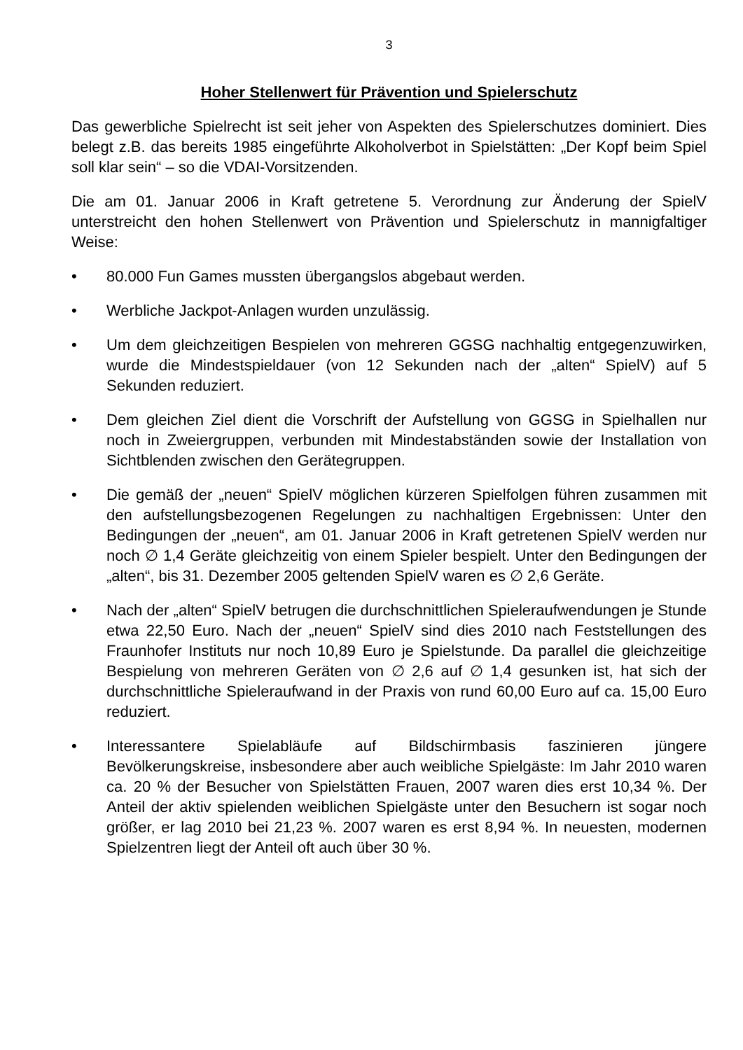3
Hoher Stellenwert für Prävention und Spielerschutz
Das gewerbliche Spielrecht ist seit jeher von Aspekten des Spielerschutzes dominiert. Dies belegt z.B. das bereits 1985 eingeführte Alkoholverbot in Spielstätten: „Der Kopf beim Spiel soll klar sein“ – so die VDAI-Vorsitzenden.
Die am 01. Januar 2006 in Kraft getretene 5. Verordnung zur Änderung der SpielV unterstreicht den hohen Stellenwert von Prävention und Spielerschutz in mannigfaltiger Weise:
• 80.000 Fun Games mussten übergangslos abgebaut werden.
• Werbliche Jackpot-Anlagen wurden unzulässig.
• Um dem gleichzeitigen Bespielen von mehreren GGSG nachhaltig entgegenzuwirken, wurde die Mindestspieldauer (von 12 Sekunden nach der „alten“ SpielV) auf 5 Sekunden reduziert.
• Dem gleichen Ziel dient die Vorschrift der Aufstellung von GGSG in Spielhallen nur noch in Zweiergruppen, verbunden mit Mindestabständen sowie der Installation von Sichtblenden zwischen den Gerätegruppen.
• Die gemäß der „neuen“ SpielV möglichen kürzeren Spielfolgen führen zusammen mit den aufstellungsbezogenen Regelungen zu nachhaltigen Ergebnissen: Unter den Bedingungen der „neuen“, am 01. Januar 2006 in Kraft getretenen SpielV werden nur noch ∅ 1,4 Geräte gleichzeitig von einem Spieler bespielt. Unter den Bedingungen der „alten“, bis 31. Dezember 2005 geltenden SpielV waren es ∅ 2,6 Geräte.
• Nach der „alten“ SpielV betrugen die durchschnittlichen Spieleraufwendungen je Stunde etwa 22,50 Euro. Nach der „neuen“ SpielV sind dies 2010 nach Feststellungen des Fraunhofer Instituts nur noch 10,89 Euro je Spielstunde. Da parallel die gleichzeitige Bespielung von mehreren Geräten von ∅ 2,6 auf ∅ 1,4 gesunken ist, hat sich der durchschnittliche Spieleraufwand in der Praxis von rund 60,00 Euro auf ca. 15,00 Euro reduziert.
• Interessantere Spielabläufe auf Bildschirmbasis faszinieren jüngere Bevölkerungskreise, insbesondere aber auch weibliche Spielgäste: Im Jahr 2010 waren ca. 20 % der Besucher von Spielstätten Frauen, 2007 waren dies erst 10,34 %. Der Anteil der aktiv spielenden weiblichen Spielgäste unter den Besuchern ist sogar noch größer, er lag 2010 bei 21,23 %. 2007 waren es erst 8,94 %. In neuesten, modernen Spielzentren liegt der Anteil oft auch über 30 %.